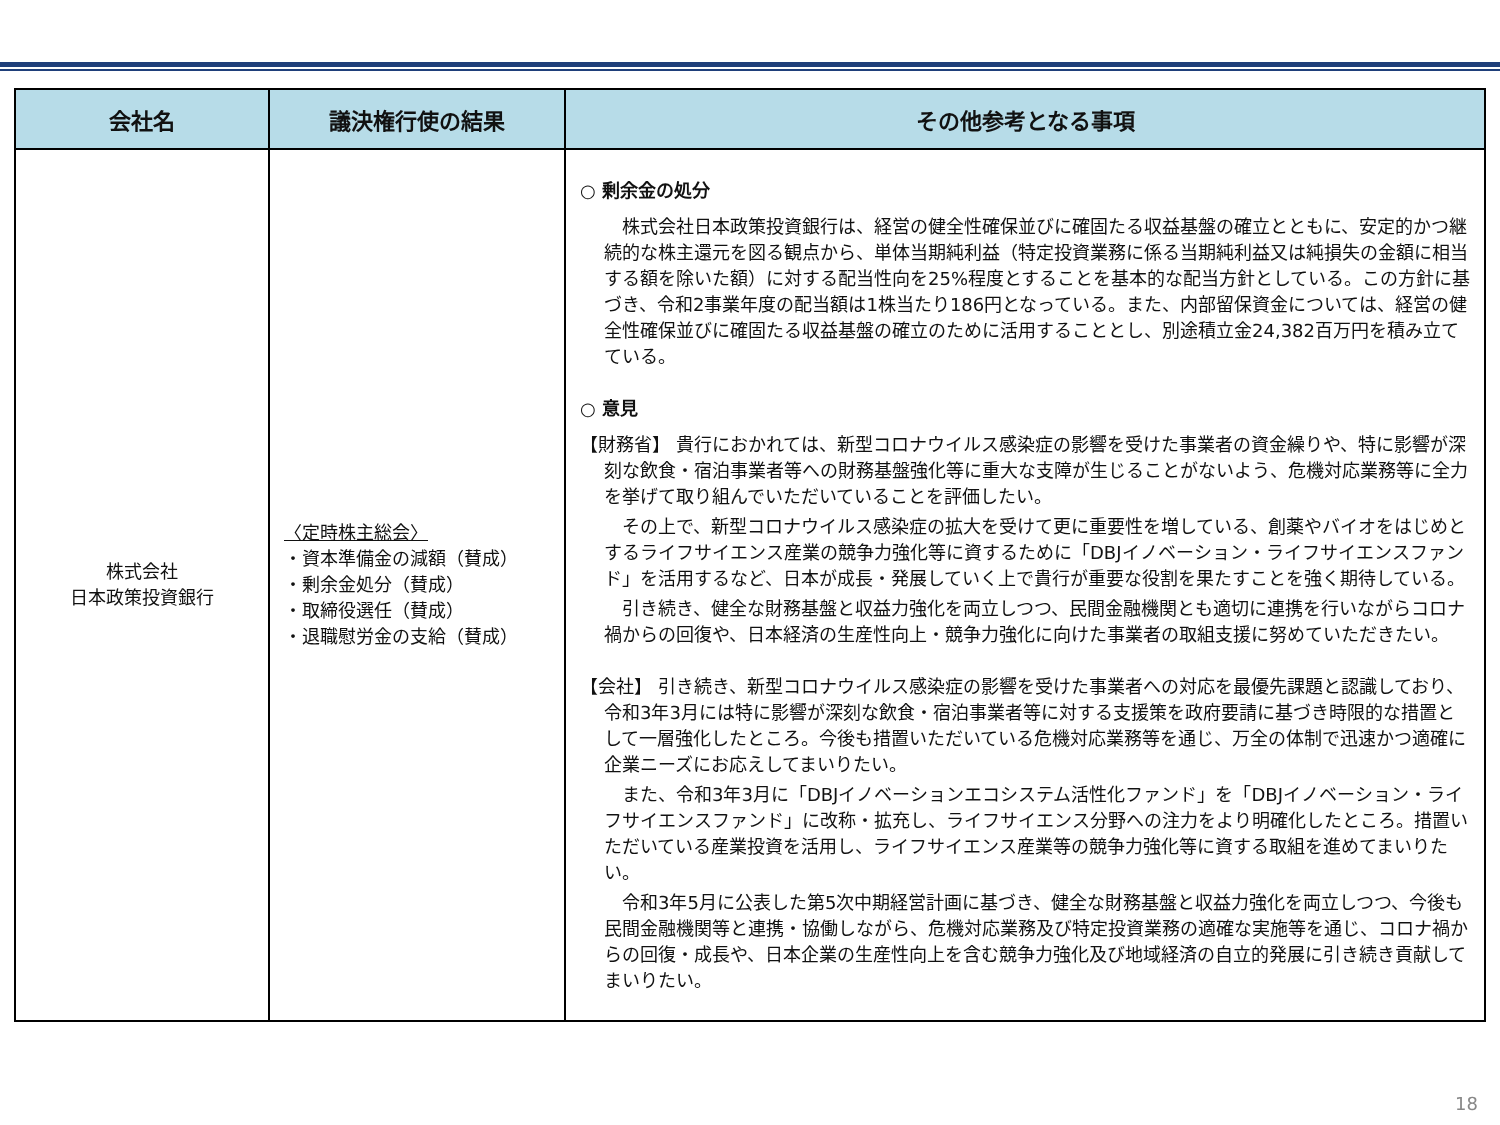| 会社名 | 議決権行使の結果 | その他参考となる事項 |
| --- | --- | --- |
| 株式会社 日本政策投資銀行 | 〈定時株主総会〉 ・資本準備金の減額（賛成） ・剰余金処分（賛成） ・取締役選任（賛成） ・退職慰労金の支給（賛成） | ○ 剰余金の処分 株式会社日本政策投資銀行は、経営の健全性確保並びに確固たる収益基盤の確立とともに、安定的かつ継続的な株主還元を図る観点から、単体当期純利益（特定投資業務に係る当期純利益又は純損失の金額に相当する額を除いた額）に対する配当性向を25%程度とすることを基本的な配当方針としている。この方針に基づき、令和2事業年度の配当額は1株当たり186円となっている。また、内部留保資金については、経営の健全性確保並びに確固たる収益基盤の確立のために活用することとし、別途積立金24,382百万円を積み立てている。 ○ 意見 【財務省】 貴行におかれては、新型コロナウイルス感染症の影響を受けた事業者の資金繰りや、特に影響が深刻な飲食・宿泊事業者等への財務基盤強化等に重大な支障が生じることがないよう、危機対応業務等に全力を挙げて取り組んでいただいていることを評価したい。 その上で、新型コロナウイルス感染症の拡大を受けて更に重要性を増している、創薬やバイオをはじめとするライフサイエンス産業の競争力強化等に資するために「DBJイノベーション・ライフサイエンスファンド」を活用するなど、日本が成長・発展していく上で貴行が重要な役割を果たすことを強く期待している。 引き続き、健全な財務基盤と収益力強化を両立しつつ、民間金融機関とも適切に連携を行いながらコロナ禍からの回復や、日本経済の生産性向上・競争力強化に向けた事業者の取組支援に努めていただきたい。 【会社】 引き続き、新型コロナウイルス感染症の影響を受けた事業者への対応を最優先課題と認識しており、令和3年3月には特に影響が深刻な飲食・宿泊事業者等に対する支援策を政府要請に基づき時限的な措置として一層強化したところ。今後も措置いただいている危機対応業務等を通じ、万全の体制で迅速かつ適確に企業ニーズにお応えしてまいりたい。 また、令和3年3月に「DBJイノベーションエコシステム活性化ファンド」を「DBJイノベーション・ライフサイエンスファンド」に改称・拡充し、ライフサイエンス分野への注力をより明確化したところ。措置いただいている産業投資を活用し、ライフサイエンス産業等の競争力強化等に資する取組を進めてまいりたい。 令和3年5月に公表した第5次中期経営計画に基づき、健全な財務基盤と収益力強化を両立しつつ、今後も民間金融機関等と連携・協働しながら、危機対応業務及び特定投資業務の適確な実施等を通じ、コロナ禍からの回復・成長や、日本企業の生産性向上を含む競争力強化及び地域経済の自立的発展に引き続き貢献してまいりたい。 |
18